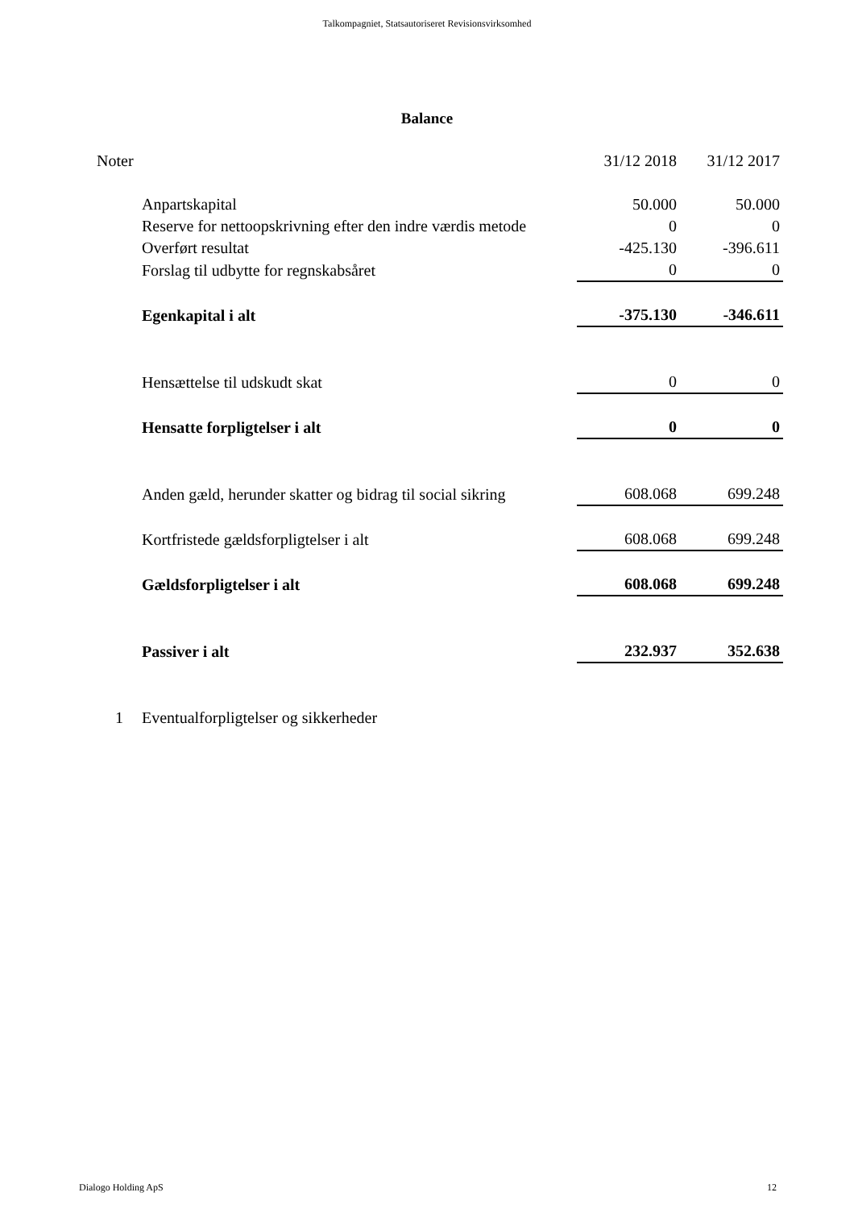Talkompagniet, Statsautoriseret Revisionsvirksomhed
Balance
| Noter | | 31/12 2018 | 31/12 2017 |
| --- | --- | --- | --- |
| | Anpartskapital | 50.000 | 50.000 |
| | Reserve for nettoopskrivning efter den indre værdis metode | 0 | 0 |
| | Overført resultat | -425.130 | -396.611 |
| | Forslag til udbytte for regnskabsåret | 0 | 0 |
| | Egenkapital i alt | -375.130 | -346.611 |
| | Hensættelse til udskudt skat | 0 | 0 |
| | Hensatte forpligtelser i alt | 0 | 0 |
| | Anden gæld, herunder skatter og bidrag til social sikring | 608.068 | 699.248 |
| | Kortfristede gældsforpligtelser i alt | 608.068 | 699.248 |
| | Gældsforpligtelser i alt | 608.068 | 699.248 |
| | Passiver i alt | 232.937 | 352.638 |
| 1 | Eventualforpligtelser og sikkerheder | | |
Dialogo Holding ApS 12